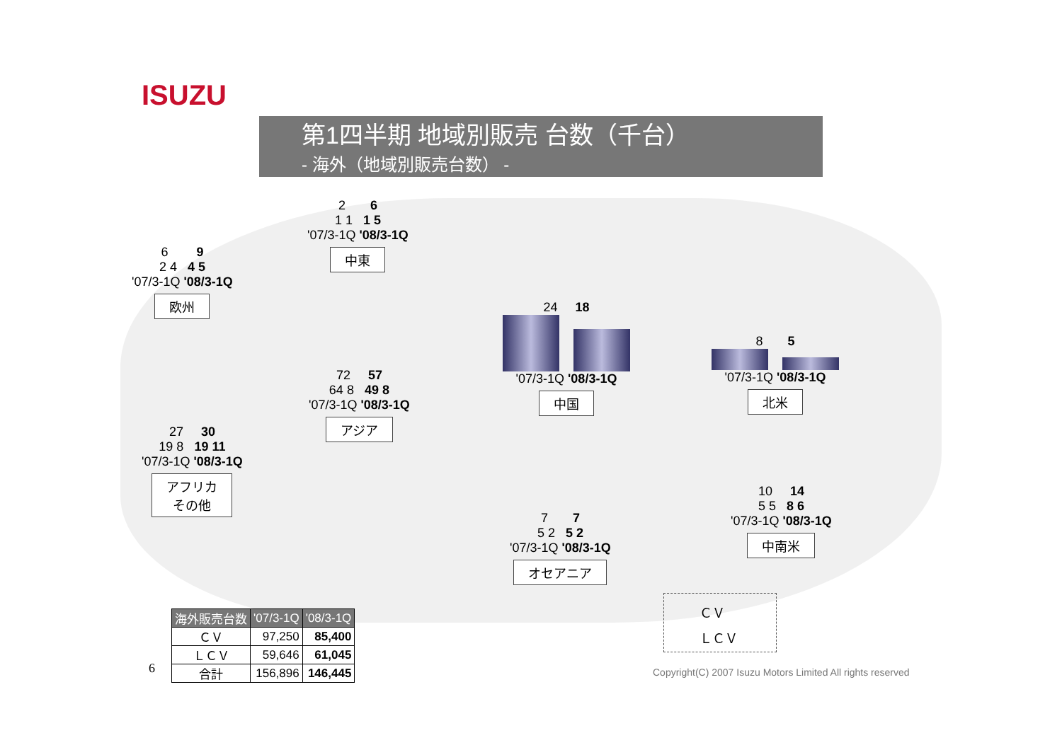ISUZU
第1四半期 地域別販売 台数（千台）
- 海外（地域別販売台数） -
6 9
2 4 4 5
'07/3-1Q '08/3-1Q
欧州
2 6
1 1 1 5
'07/3-1Q '08/3-1Q
中東
24 18
'07/3-1Q '08/3-1Q
中国
8 5
'07/3-1Q '08/3-1Q
北米
27 30
19 8 19 11
'07/3-1Q '08/3-1Q
アフリカ
その他
72 57
64 8 49 8
'07/3-1Q '08/3-1Q
アジア
7 7
5 2 5 2
'07/3-1Q '08/3-1Q
オセアニア
10 14
5 5 8 6
'07/3-1Q '08/3-1Q
中南米
| 海外販売台数 | '07/3-1Q | '08/3-1Q |
| --- | --- | --- |
| ＣＶ | 97,250 | 85,400 |
| ＬＣＶ | 59,646 | 61,045 |
| 合計 | 156,896 | 146,445 |
6
ＣＶ
ＬＣＶ
Copyright(C) 2007 Isuzu Motors Limited All rights reserved